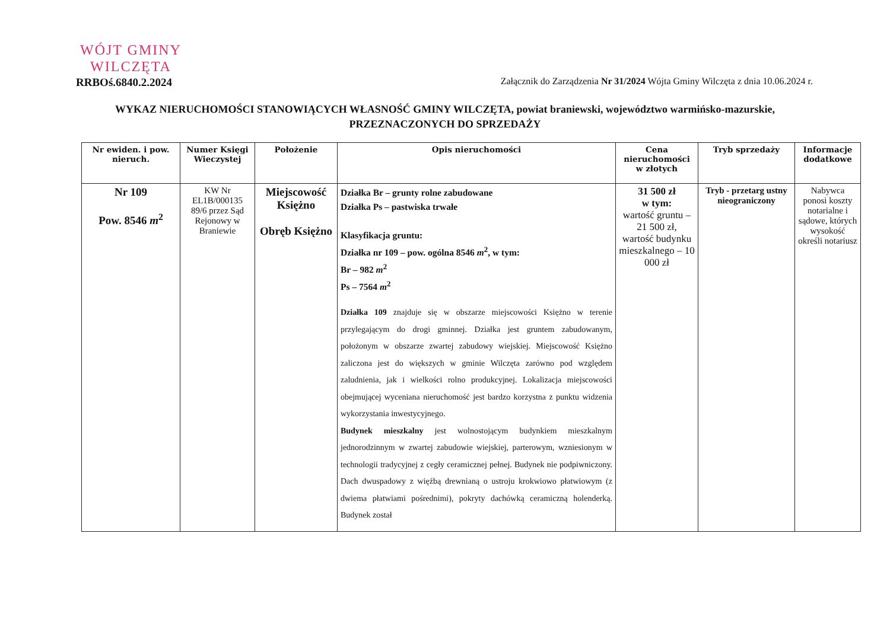WÓJT GMINY
WILCZĘTA
RRBOś.6840.2.2024
Załącznik do Zarządzenia Nr 31/2024 Wójta Gminy Wilczęta z dnia 10.06.2024 r.
WYKAZ NIERUCHOMOŚCI STANOWIĄCYCH WŁASNOŚĆ GMINY WILCZĘTA, powiat braniewski, województwo warmińsko-mazurskie,
PRZEZNACZONYCH DO SPRZEDAŻY
| Nr ewiden. i pow. nieruch. | Numer Księgi Wieczystej | Położenie | Opis nieruchomości | Cena nieruchomości w złotych | Tryb sprzedaży | Informacje dodatkowe |
| --- | --- | --- | --- | --- | --- | --- |
| Nr 109 Pow. 8546 m<sup>2</sup> | KW Nr EL1B/000135 89/6 przez Sąd Rejonowy w Braniewie | Miejscowość Księżno Obręb Księżno | Działka Br – grunty rolne zabudowane Działka Ps – pastwiska trwałe Klasyfikacja gruntu: Działka nr 109 – pow. ogólna 8546 m<sup>2</sup>, w tym: Br – 982 m<sup>2</sup> Ps – 7564 m<sup>2</sup> Działka 109 znajduje się w obszarze miejscowości Księżno w terenie przylegającym do drogi gminnej. Działka jest gruntem zabudowanym, położonym w obszarze zwartej zabudowy wiejskiej. Miejscowość Księżno zaliczona jest do większych w gminie Wilczęta zarówno pod względem zaludnienia, jak i wielkości rolno produkcyjnej. Lokalizacja miejscowości obejmującej wyceniana nieruchomość jest bardzo korzystna z punktu widzenia wykorzystania inwestycyjnego. Budynek mieszkalny jest wolnostojącym budynkiem mieszkalnym jednorodzinnym w zwartej zabudowie wiejskiej, parterowym, wzniesionym w technologii tradycyjnej z cegły ceramicznej pełnej. Budynek nie podpiwniczony. Dach dwuspadowy z więźbą drewnianą o ustroju krokwiowo płatwiowym (z dwiema płatwiami pośrednimi), pokryty dachówką ceramiczną holenderką. Budynek został | 31 500 zł w tym: wartość gruntu – 21 500 zł, wartość budynku mieszkalnego – 10 000 zł | Tryb - przetarg ustny nieograniczony | Nabywca ponosi koszty notarialne i sądowe, których wysokość określi notariusz |